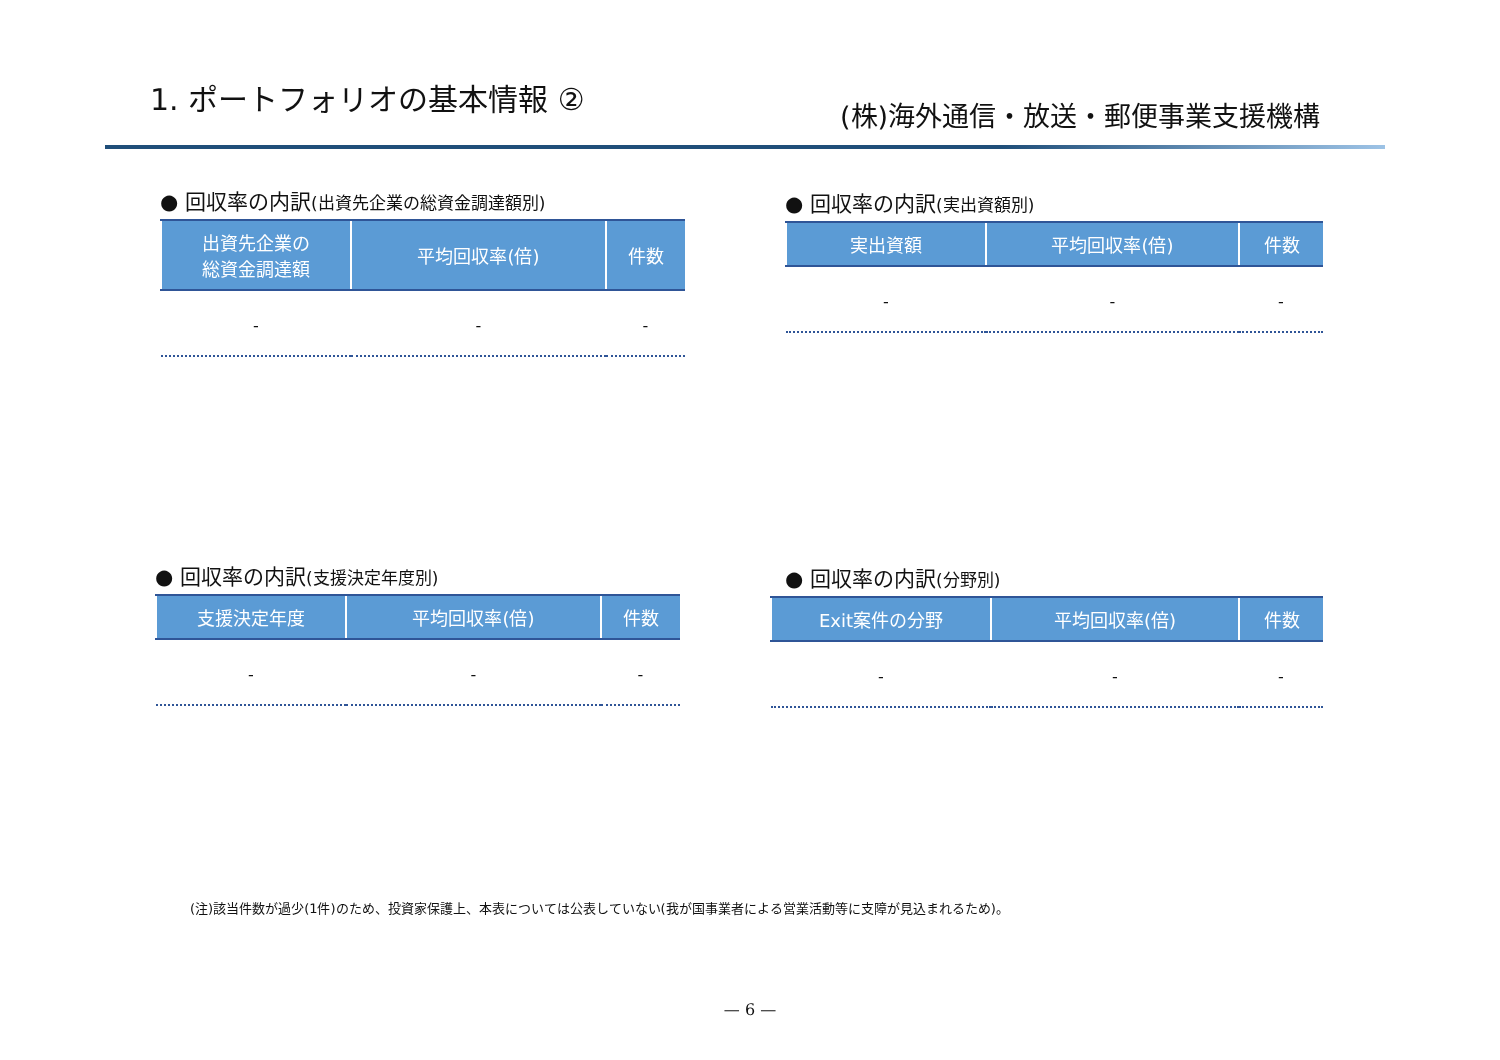1. ポートフォリオの基本情報 ②
(株)海外通信・放送・郵便事業支援機構
● 回収率の内訳(出資先企業の総資金調達額別)
| 出資先企業の 総資金調達額 | 平均回収率(倍) | 件数 |
| --- | --- | --- |
| - | - | - |
● 回収率の内訳(実出資額別)
| 実出資額 | 平均回収率(倍) | 件数 |
| --- | --- | --- |
| - | - | - |
● 回収率の内訳(支援決定年度別)
| 支援決定年度 | 平均回収率(倍) | 件数 |
| --- | --- | --- |
| - | - | - |
● 回収率の内訳(分野別)
| Exit案件の分野 | 平均回収率(倍) | 件数 |
| --- | --- | --- |
| - | - | - |
(注)該当件数が過少(1件)のため、投資家保護上、本表については公表していない(我が国事業者による営業活動等に支障が見込まれるため)。
— 6 —